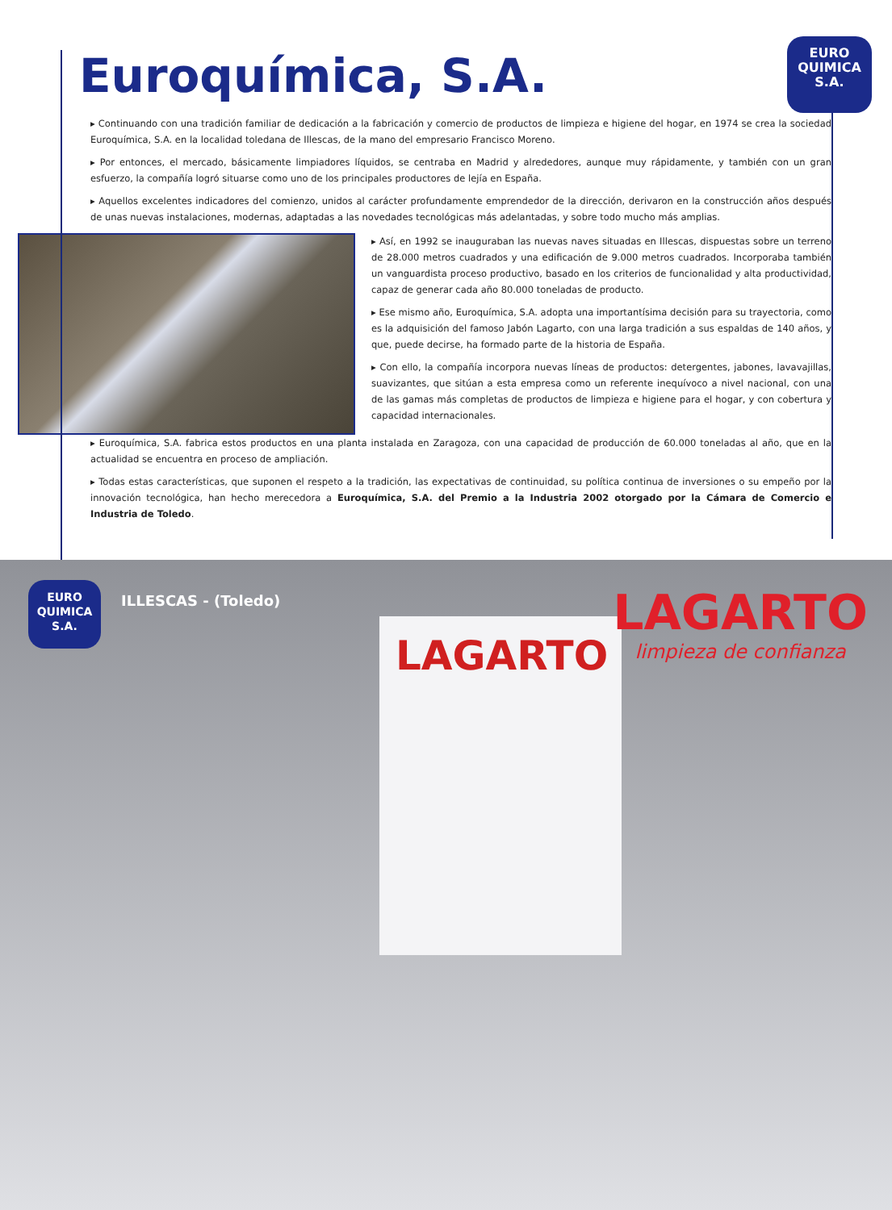Euroquímica, S.A.
EURO
QUIMICA
S.A.
▸ Continuando con una tradición familiar de dedicación a la fabricación y comercio de productos de limpieza e higiene del hogar, en 1974 se crea la sociedad Euroquímica, S.A. en la localidad toledana de Illescas, de la mano del empresario Francisco Moreno.
▸ Por entonces, el mercado, básicamente limpiadores líquidos, se centraba en Madrid y alrededores, aunque muy rápidamente, y también con un gran esfuerzo, la compañía logró situarse como uno de los principales productores de lejía en España.
▸ Aquellos excelentes indicadores del comienzo, unidos al carácter profundamente emprendedor de la dirección, derivaron en la construcción años después de unas nuevas instalaciones, modernas, adaptadas a las novedades tecnológicas más adelantadas, y sobre todo mucho más amplias.
▸ Así, en 1992 se inauguraban las nuevas naves situadas en Illescas, dispuestas sobre un terreno de 28.000 metros cuadrados y una edificación de 9.000 metros cuadrados. Incorporaba también un vanguardista proceso productivo, basado en los criterios de funcionalidad y alta productividad, capaz de generar cada año 80.000 toneladas de producto.
▸ Ese mismo año, Euroquímica, S.A. adopta una importantísima decisión para su trayectoria, como es la adquisición del famoso Jabón Lagarto, con una larga tradición a sus espaldas de 140 años, y que, puede decirse, ha formado parte de la historia de España.
▸ Con ello, la compañía incorpora nuevas líneas de productos: detergentes, jabones, lavavajillas, suavizantes, que sitúan a esta empresa como un referente inequívoco a nivel nacional, con una de las gamas más completas de productos de limpieza e higiene para el hogar, y con cobertura y capacidad internacionales.
▸ Euroquímica, S.A. fabrica estos productos en una planta instalada en Zaragoza, con una capacidad de producción de 60.000 toneladas al año, que en la actualidad se encuentra en proceso de ampliación.
▸ Todas estas características, que suponen el respeto a la tradición, las expectativas de continuidad, su política continua de inversiones o su empeño por la innovación tecnológica, han hecho merecedora a Euroquímica, S.A. del Premio a la Industria 2002 otorgado por la Cámara de Comercio e Industria de Toledo.
EURO
QUIMICA
S.A.
ILLESCAS - (Toledo)
LAGARTO LAGARTO
limpieza de confianza